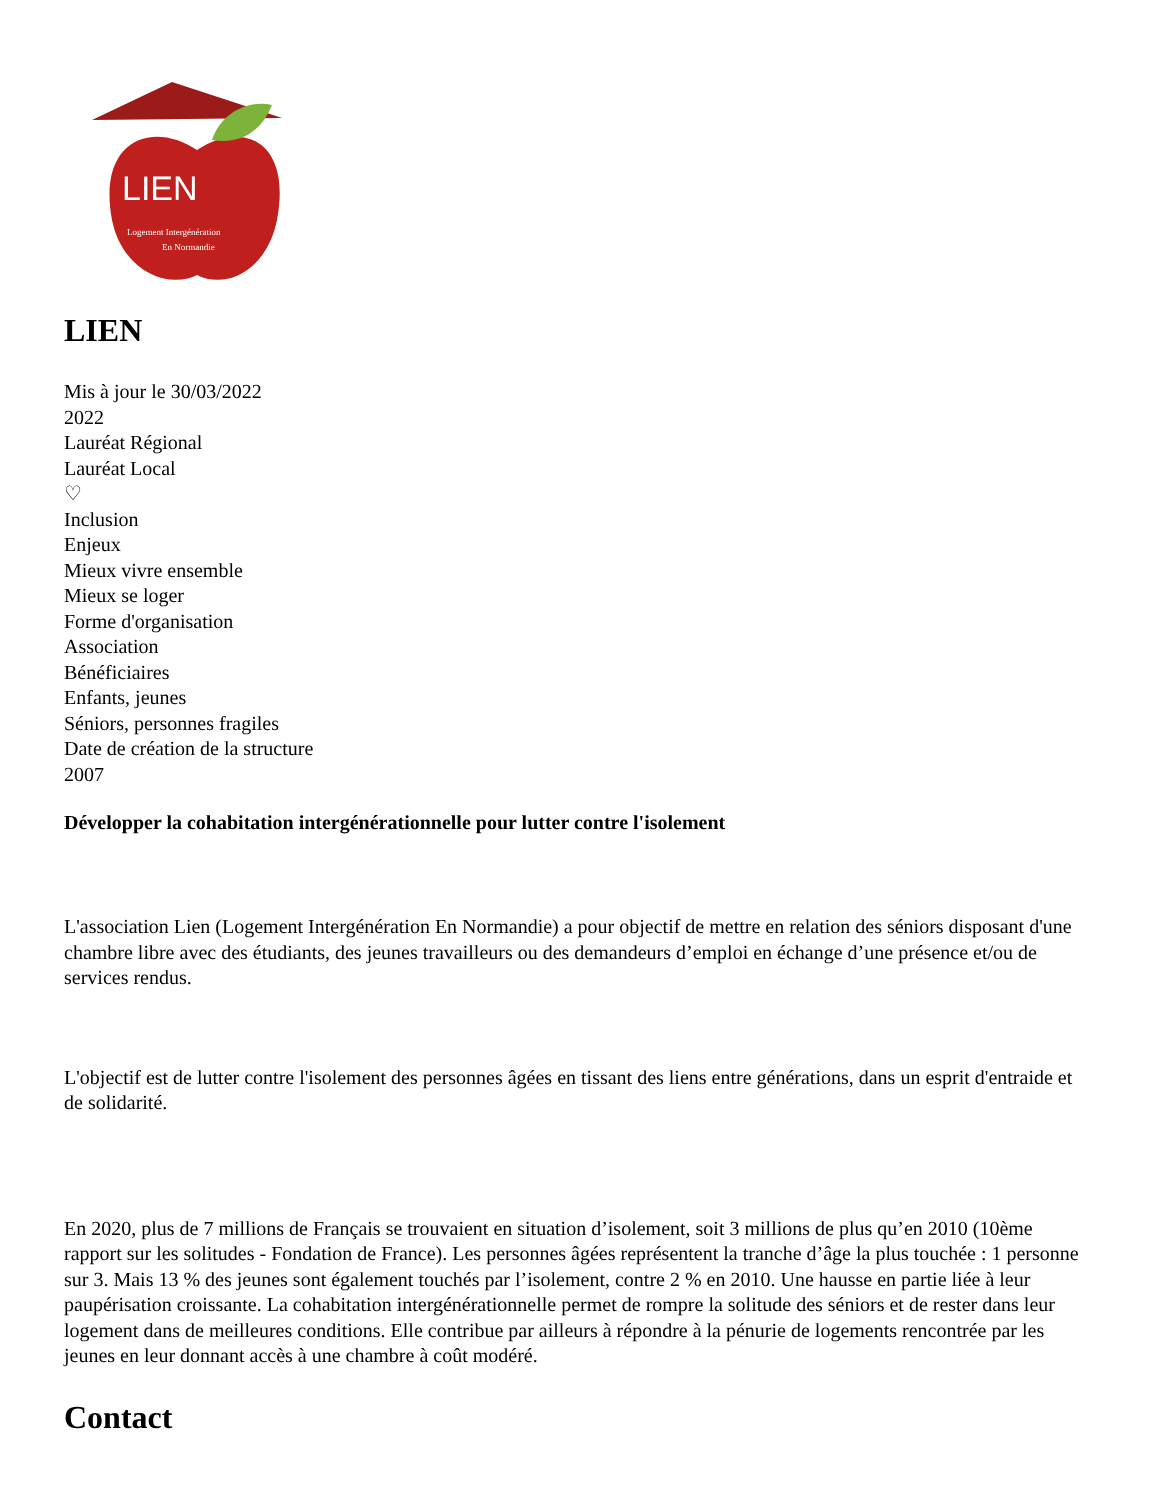LIEN
Logement Intergénération
En Normandie
LIEN
Mis à jour le 30/03/2022
2022
Lauréat Régional
Lauréat Local
♡
Inclusion
Enjeux
Mieux vivre ensemble
Mieux se loger
Forme d'organisation
Association
Bénéficiaires
Enfants, jeunes
Séniors, personnes fragiles
Date de création de la structure
2007
Développer la cohabitation intergénérationnelle pour lutter contre l'isolement
L'association Lien (Logement Intergénération En Normandie) a pour objectif de mettre en relation des séniors disposant d'une chambre libre avec des étudiants, des jeunes travailleurs ou des demandeurs d’emploi en échange d’une présence et/ou de services rendus.
L'objectif est de lutter contre l'isolement des personnes âgées en tissant des liens entre générations, dans un esprit d'entraide et de solidarité.
En 2020, plus de 7 millions de Français se trouvaient en situation d’isolement, soit 3 millions de plus qu’en 2010 (10ème rapport sur les solitudes - Fondation de France). Les personnes âgées représentent la tranche d’âge la plus touchée : 1 personne sur 3. Mais 13 % des jeunes sont également touchés par l’isolement, contre 2 % en 2010. Une hausse en partie liée à leur paupérisation croissante. La cohabitation intergénérationnelle permet de rompre la solitude des séniors et de rester dans leur logement dans de meilleures conditions. Elle contribue par ailleurs à répondre à la pénurie de logements rencontrée par les jeunes en leur donnant accès à une chambre à coût modéré.
Contact